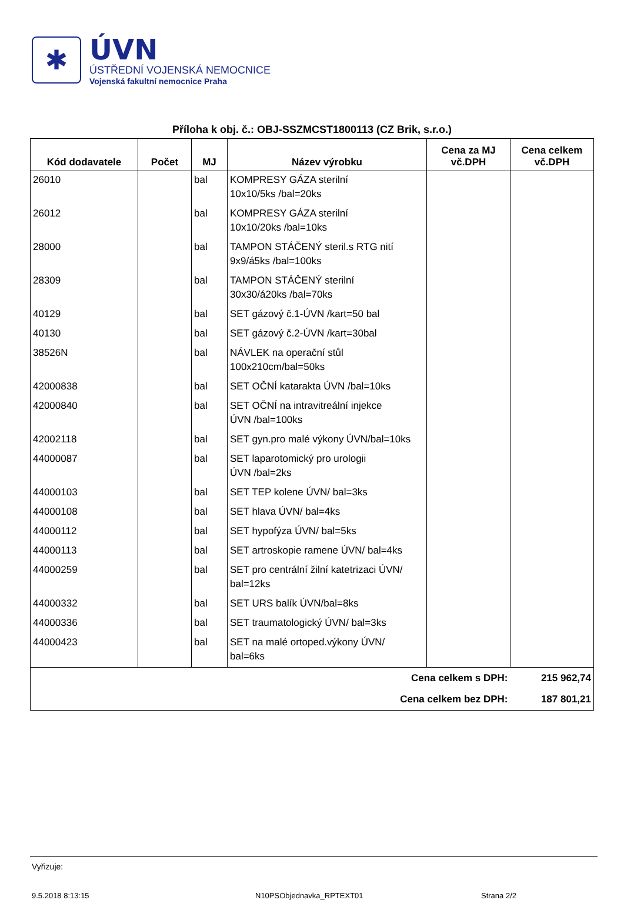✱
ÚVN
ÚSTŘEDNÍ VOJENSKÁ NEMOCNICE
Vojenská fakultní nemocnice Praha
Příloha k obj. č.: OBJ-SSZMCST1800113 (CZ Brik, s.r.o.)
| Kód dodavatele | Počet | MJ | Název výrobku | Cena za MJ vč.DPH | Cena celkem vč.DPH |
| --- | --- | --- | --- | --- | --- |
| 26010 | | bal | KOMPRESY GÁZA sterilní 10x10/5ks /bal=20ks | | |
| 26012 | | bal | KOMPRESY GÁZA sterilní 10x10/20ks /bal=10ks | | |
| 28000 | | bal | TAMPON STÁČENÝ steril.s RTG nití 9x9/á5ks /bal=100ks | | |
| 28309 | | bal | TAMPON STÁČENÝ sterilní 30x30/á20ks /bal=70ks | | |
| 40129 | | bal | SET gázový č.1-ÚVN /kart=50 bal | | |
| 40130 | | bal | SET gázový č.2-ÚVN /kart=30bal | | |
| 38526N | | bal | NÁVLEK na operační stůl 100x210cm/bal=50ks | | |
| 42000838 | | bal | SET OČNÍ katarakta ÚVN /bal=10ks | | |
| 42000840 | | bal | SET OČNÍ na intravitreální injekce ÚVN /bal=100ks | | |
| 42002118 | | bal | SET gyn.pro malé výkony ÚVN/bal=10ks | | |
| 44000087 | | bal | SET laparotomický pro urologii ÚVN /bal=2ks | | |
| 44000103 | | bal | SET TEP kolene ÚVN/ bal=3ks | | |
| 44000108 | | bal | SET hlava ÚVN/ bal=4ks | | |
| 44000112 | | bal | SET hypofýza ÚVN/ bal=5ks | | |
| 44000113 | | bal | SET artroskopie ramene ÚVN/ bal=4ks | | |
| 44000259 | | bal | SET pro centrální žilní katetrizaci ÚVN/ bal=12ks | | |
| 44000332 | | bal | SET URS balík ÚVN/bal=8ks | | |
| 44000336 | | bal | SET traumatologický ÚVN/ bal=3ks | | |
| 44000423 | | bal | SET na malé ortoped.výkony ÚVN/ bal=6ks | | |
| Cena celkem s DPH: | | | | | 215 962,74 |
| Cena celkem bez DPH: | | | | | 187 801,21 |
Vyřizuje:
9.5.2018 8:13:15 N10PSObjednavka_RPTEXT01 Strana 2/2